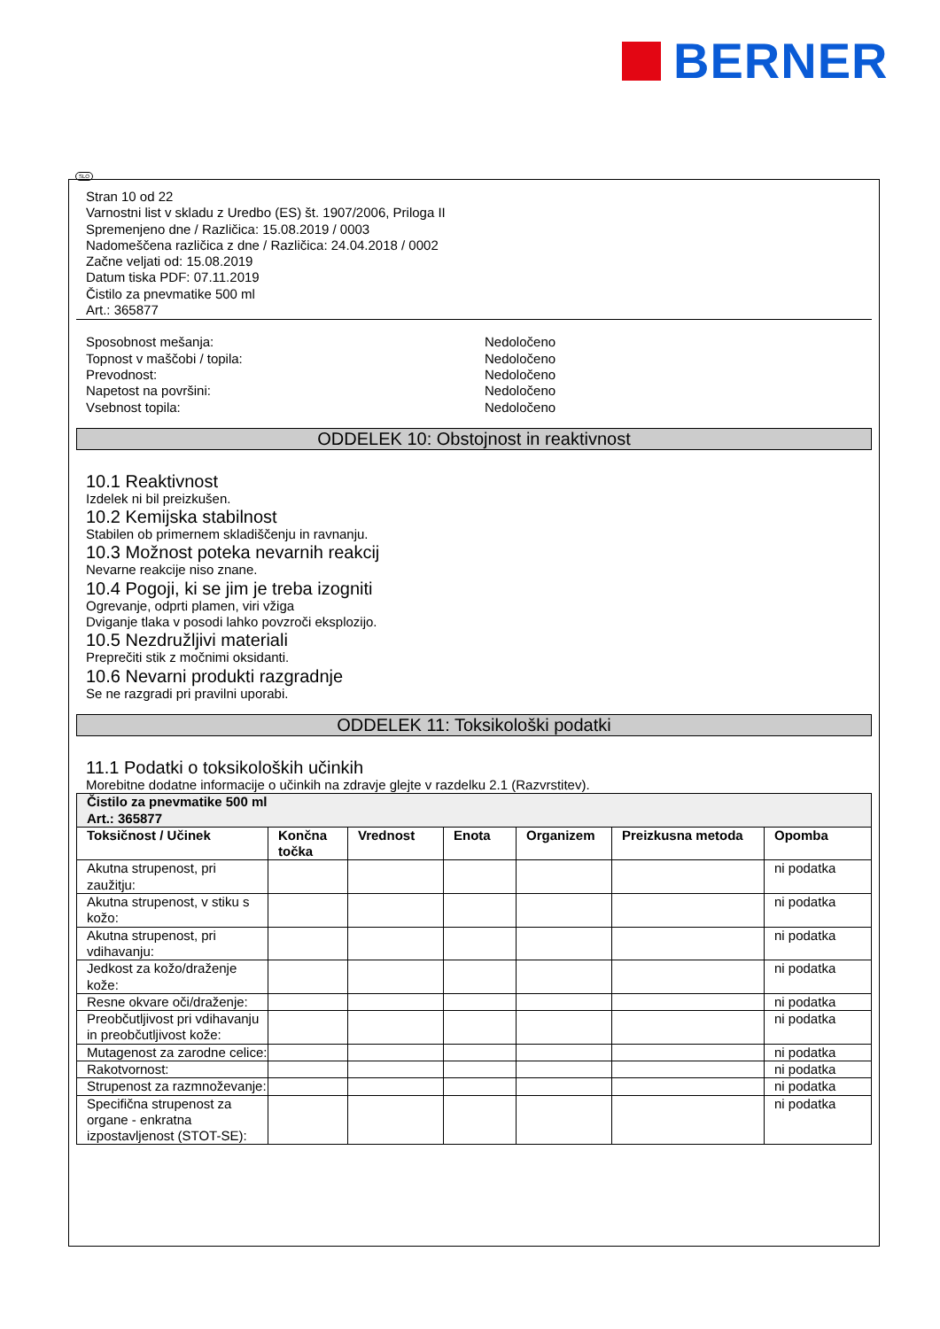BERNER
SLO
Stran 10 od 22
Varnostni list v skladu z Uredbo (ES) št. 1907/2006, Priloga II
Spremenjeno dne / Različica: 15.08.2019 / 0003
Nadomeščena različica z dne / Različica: 24.04.2018 / 0002
Začne veljati od: 15.08.2019
Datum tiska PDF: 07.11.2019
Čistilo za pnevmatike 500 ml
Art.: 365877
Sposobnost mešanja: Nedoločeno
Topnost v maščobi / topila: Nedoločeno
Prevodnost: Nedoločeno
Napetost na površini: Nedoločeno
Vsebnost topila: Nedoločeno
ODDELEK 10: Obstojnost in reaktivnost
10.1 Reaktivnost
Izdelek ni bil preizkušen.
10.2 Kemijska stabilnost
Stabilen ob primernem skladiščenju in ravnanju.
10.3 Možnost poteka nevarnih reakcij
Nevarne reakcije niso znane.
10.4 Pogoji, ki se jim je treba izogniti
Ogrevanje, odprti plamen, viri vžiga
Dviganje tlaka v posodi lahko povzroči eksplozijo.
10.5 Nezdružljivi materiali
Preprečiti stik z močnimi oksidanti.
10.6 Nevarni produkti razgradnje
Se ne razgradi pri pravilni uporabi.
ODDELEK 11: Toksikološki podatki
11.1 Podatki o toksikoloških učinkih
Morebitne dodatne informacije o učinkih na zdravje glejte v razdelku 2.1 (Razvrstitev).
| Čistilo za pnevmatike 500 ml Art.: 365877 | | | | | | |
| Toksičnost / Učinek | Končna točka | Vrednost | Enota | Organizem | Preizkusna metoda | Opomba |
| Akutna strupenost, pri zaužitju: | | | | | | ni podatka |
| Akutna strupenost, v stiku s kožo: | | | | | | ni podatka |
| Akutna strupenost, pri vdihavanju: | | | | | | ni podatka |
| Jedkost za kožo/draženje kože: | | | | | | ni podatka |
| Resne okvare oči/draženje: | | | | | | ni podatka |
| Preobčutljivost pri vdihavanju in preobčutljivost kože: | | | | | | ni podatka |
| Mutagenost za zarodne celice: | | | | | | ni podatka |
| Rakotvornost: | | | | | | ni podatka |
| Strupenost za razmnoževanje: | | | | | | ni podatka |
| Specifična strupenost za organe - enkratna izpostavljenost (STOT-SE): | | | | | | ni podatka |